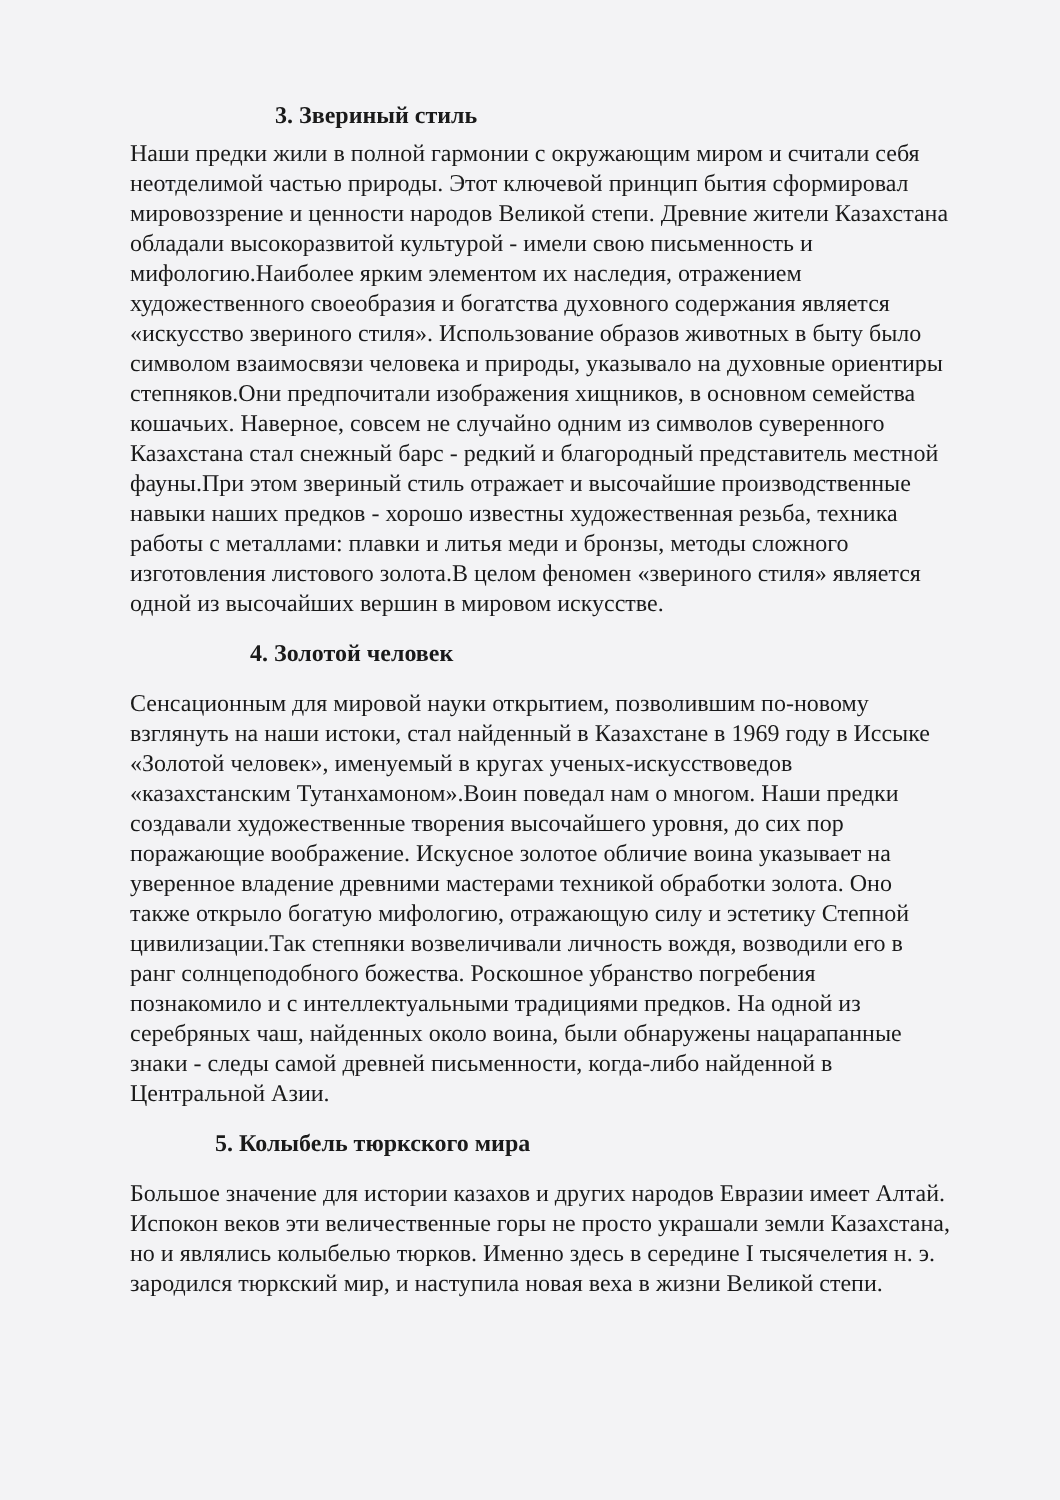3. Звериный стиль
Наши предки жили в полной гармонии с окружающим миром и считали себя неотделимой частью природы. Этот ключевой принцип бытия сформировал мировоззрение и ценности народов Великой степи. Древние жители Казахстана обладали высокоразвитой культурой - имели свою письменность и мифологию.Наиболее ярким элементом их наследия, отражением художественного своеобразия и богатства духовного содержания является «искусство звериного стиля». Использование образов животных в быту было символом взаимосвязи человека и природы, указывало на духовные ориентиры степняков.Они предпочитали изображения хищников, в основном семейства кошачьих. Наверное, совсем не случайно одним из символов суверенного Казахстана стал снежный барс - редкий и благородный представитель местной фауны.При этом звериный стиль отражает и высочайшие производственные навыки наших предков - хорошо известны художественная резьба, техника работы с металлами: плавки и литья меди и бронзы, методы сложного изготовления листового золота.В целом феномен «звериного стиля» является одной из высочайших вершин в мировом искусстве.
4. Золотой человек
Сенсационным для мировой науки открытием, позволившим по-новому взглянуть на наши истоки, стал найденный в Казахстане в 1969 году в Иссыке «Золотой человек», именуемый в кругах ученых-искусствоведов «казахстанским Тутанхамоном».Воин поведал нам о многом. Наши предки создавали художественные творения высочайшего уровня, до сих пор поражающие воображение. Искусное золотое обличие воина указывает на уверенное владение древними мастерами техникой обработки золота. Оно также открыло богатую мифологию, отражающую силу и эстетику Степной цивилизации.Так степняки возвеличивали личность вождя, возводили его в ранг солнцеподобного божества. Роскошное убранство погребения познакомило и с интеллектуальными традициями предков. На одной из серебряных чаш, найденных около воина, были обнаружены нацарапанные знаки - следы самой древней письменности, когда-либо найденной в Центральной Азии.
5. Колыбель тюркского мира
Большое значение для истории казахов и других народов Евразии имеет Алтай. Испокон веков эти величественные горы не просто украшали земли Казахстана, но и являлись колыбелью тюрков. Именно здесь в середине I тысячелетия н. э. зародился тюркский мир, и наступила новая веха в жизни Великой степи.